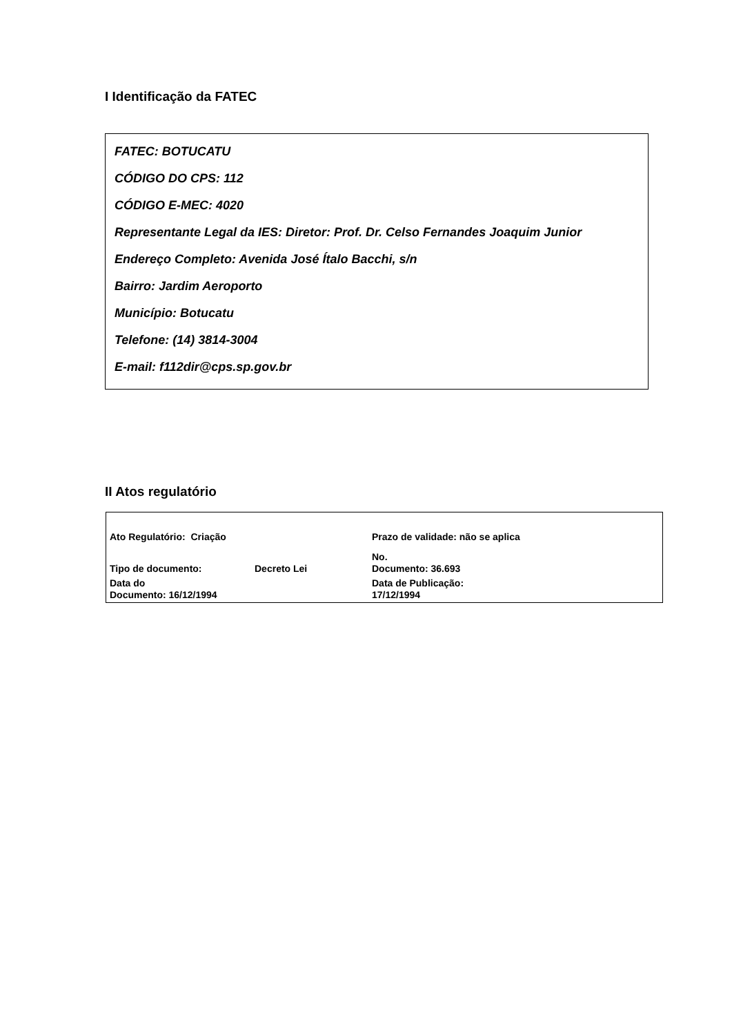I Identificação da FATEC
FATEC: BOTUCATU
CÓDIGO DO CPS: 112
CÓDIGO E-MEC: 4020
Representante Legal da IES: Diretor: Prof. Dr. Celso Fernandes Joaquim Junior
Endereço Completo: Avenida José Ítalo Bacchi, s/n
Bairro: Jardim Aeroporto
Município: Botucatu
Telefone: (14) 3814-3004
E-mail: f112dir@cps.sp.gov.br
II Atos regulatório
| Ato Regulatório: Criação | | Prazo de validade: não se aplica |
| Tipo de documento: | Decreto Lei | No. Documento: 36.693 |
| Data do Documento: 16/12/1994 | | Data de Publicação: 17/12/1994 |